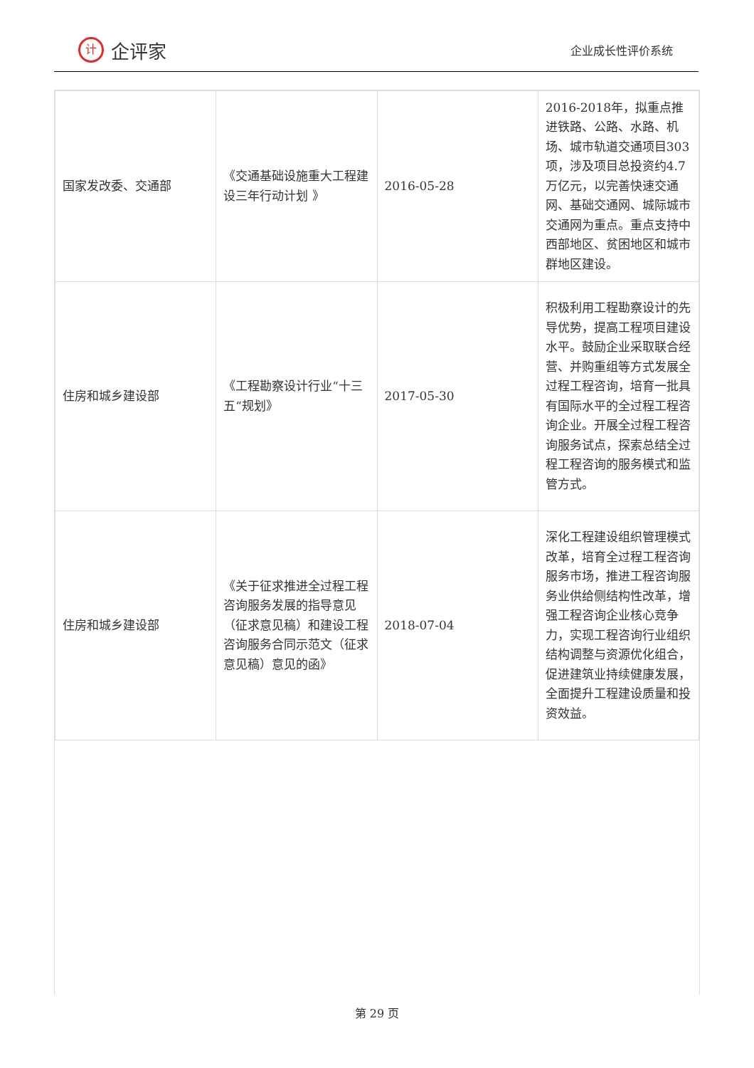计
企评家
企业成长性评价系统
| 国家发改委、交通部 | 《交通基础设施重大工程建设三年行动计划 》 | 2016-05-28 | 2016-2018年，拟重点推进铁路、公路、水路、机场、城市轨道交通项目303项，涉及项目总投资约4.7万亿元，以完善快速交通网、基础交通网、城际城市交通网为重点。重点支持中西部地区、贫困地区和城市群地区建设。 |
| 住房和城乡建设部 | 《工程勘察设计行业“十三五“规划》 | 2017-05-30 | 积极利用工程勘察设计的先导优势，提高工程项目建设水平。鼓励企业采取联合经营、并购重组等方式发展全过程工程咨询，培育一批具有国际水平的全过程工程咨询企业。开展全过程工程咨询服务试点，探索总结全过程工程咨询的服务模式和监管方式。 |
| 住房和城乡建设部 | 《关于征求推进全过程工程咨询服务发展的指导意见（征求意见稿）和建设工程咨询服务合同示范文（征求意见稿）意见的函》 | 2018-07-04 | 深化工程建设组织管理模式改革，培育全过程工程咨询服务市场，推进工程咨询服务业供给侧结构性改革，增强工程咨询企业核心竞争力，实现工程咨询行业组织结构调整与资源优化组合，促进建筑业持续健康发展，全面提升工程建设质量和投资效益。 |
第 29 页